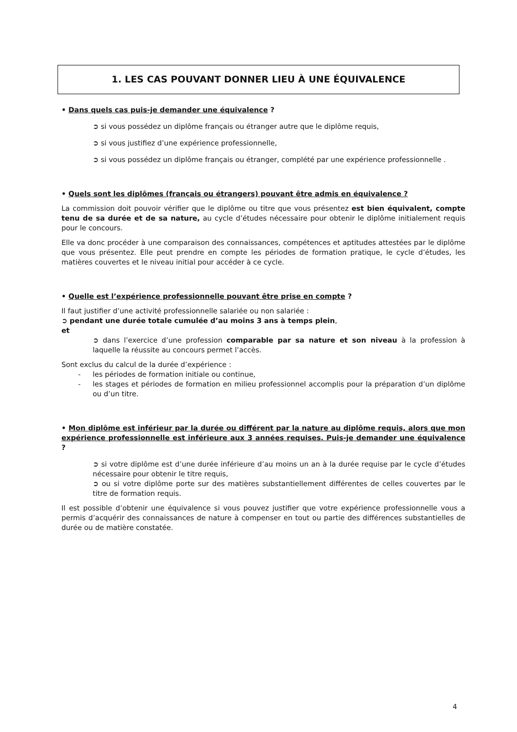1. LES CAS POUVANT DONNER LIEU À UNE ÉQUIVALENCE
• Dans quels cas puis-je demander une équivalence ?
➲ si vous possédez un diplôme français ou étranger autre que le diplôme requis,
➲ si vous justifiez d’une expérience professionnelle,
➲ si vous possédez un diplôme français ou étranger, complété par une expérience professionnelle .
• Quels sont les diplômes (français ou étrangers) pouvant être admis en équivalence ?
La commission doit pouvoir vérifier que le diplôme ou titre que vous présentez est bien équivalent, compte tenu de sa durée et de sa nature, au cycle d’études nécessaire pour obtenir le diplôme initialement requis pour le concours.
Elle va donc procéder à une comparaison des connaissances, compétences et aptitudes attestées par le diplôme que vous présentez. Elle peut prendre en compte les périodes de formation pratique, le cycle d’études, les matières couvertes et le niveau initial pour accéder à ce cycle.
• Quelle est l’expérience professionnelle pouvant être prise en compte ?
Il faut justifier d’une activité professionnelle salariée ou non salariée :
➲ pendant une durée totale cumulée d’au moins 3 ans à temps plein,
et
➲ dans l’exercice d’une profession comparable par sa nature et son niveau à la profession à laquelle la réussite au concours permet l’accès.
Sont exclus du calcul de la durée d’expérience :
- les périodes de formation initiale ou continue,
- les stages et périodes de formation en milieu professionnel accomplis pour la préparation d’un diplôme ou d’un titre.
• Mon diplôme est inférieur par la durée ou différent par la nature au diplôme requis, alors que mon expérience professionnelle est inférieure aux 3 années requises. Puis-je demander une équivalence ?
➲ si votre diplôme est d’une durée inférieure d’au moins un an à la durée requise par le cycle d’études nécessaire pour obtenir le titre requis,
➲ ou si votre diplôme porte sur des matières substantiellement différentes de celles couvertes par le titre de formation requis.
Il est possible d’obtenir une équivalence si vous pouvez justifier que votre expérience professionnelle vous a permis d’acquérir des connaissances de nature à compenser en tout ou partie des différences substantielles de durée ou de matière constatée.
4